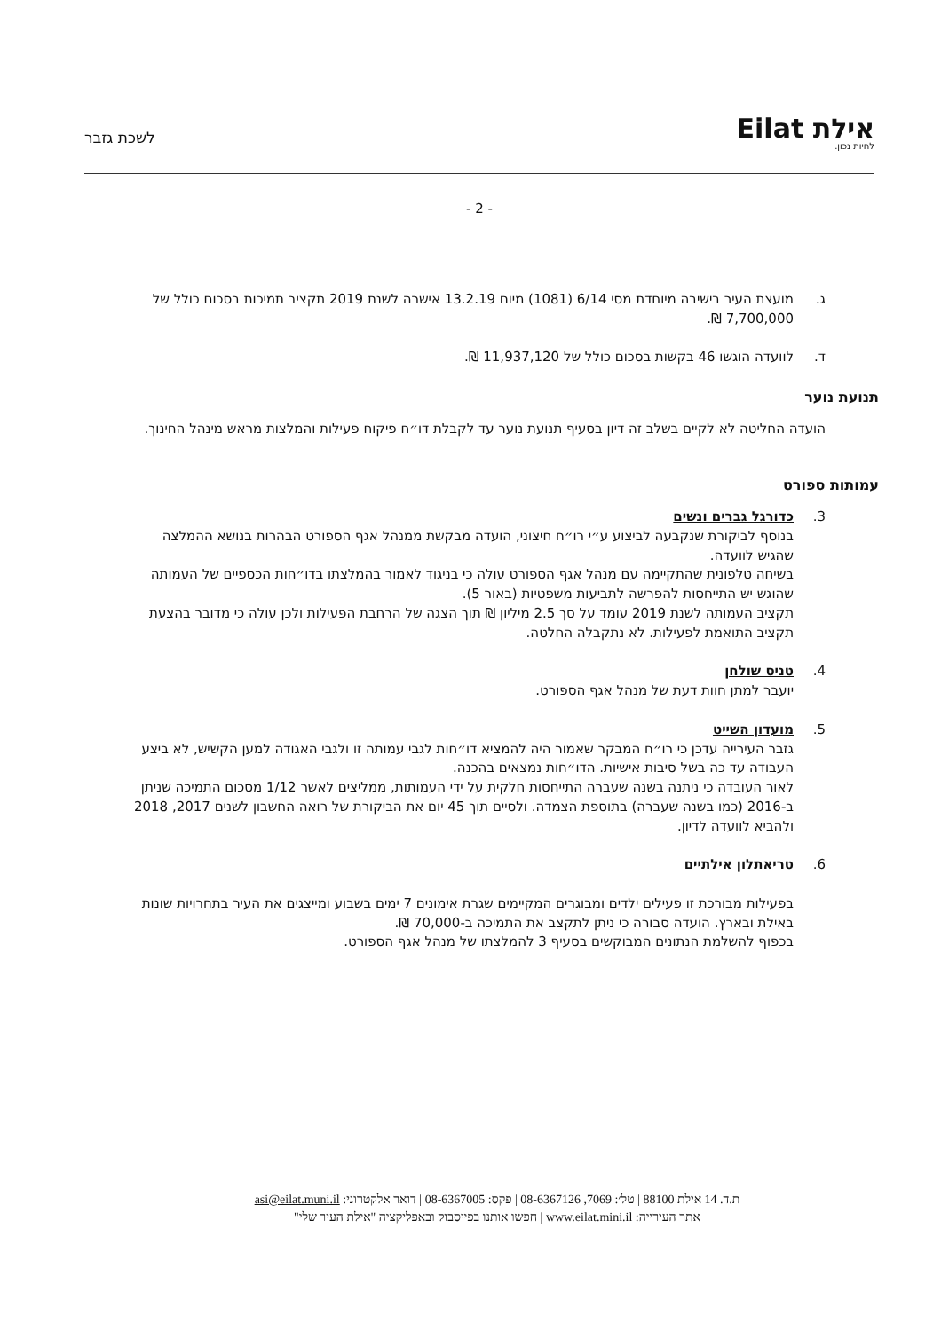אילת Eilat
לחיות נכון.
לשכת גזבר
- 2 -
ג. מועצת העיר בישיבה מיוחדת מסי 6/14 (1081) מיום 13.2.19 אישרה לשנת 2019 תקציב תמיכות בסכום כולל של 7,700,000 ₪.
ד. לוועדה הוגשו 46 בקשות בסכום כולל של 11,937,120 ₪.
תנועת נוער
הועדה החליטה לא לקיים בשלב זה דיון בסעיף תנועת נוער עד לקבלת דו״ח פיקוח פעילות והמלצות מראש מינהל החינוך.
עמותות ספורט
3. כדורגל גברים ונשים
בנוסף לביקורת שנקבעה לביצוע ע״י רו״ח חיצוני, הועדה מבקשת ממנהל אגף הספורט הבהרות בנושא ההמלצה שהגיש לוועדה.
בשיחה טלפונית שהתקיימה עם מנהל אגף הספורט עולה כי בניגוד לאמור בהמלצתו בדו״חות הכספיים של העמותה שהוגש יש התייחסות להפרשה לתביעות משפטיות (באור 5).
תקציב העמותה לשנת 2019 עומד על סך 2.5 מיליון ₪ תוך הצגה של הרחבת הפעילות ולכן עולה כי מדובר בהצעת תקציב התואמת לפעילות. לא נתקבלה החלטה.
4. טניס שולחן
יועבר למתן חוות דעת של מנהל אגף הספורט.
5. מועדון השייט
גזבר העירייה עדכן כי רו״ח המבקר שאמור היה להמציא דו״חות לגבי עמותה זו ולגבי האגודה למען הקשיש, לא ביצע העבודה עד כה בשל סיבות אישיות. הדו״חות נמצאים בהכנה.
לאור העובדה כי ניתנה בשנה שעברה התייחסות חלקית על ידי העמותות, ממליצים לאשר 1/12 מסכום התמיכה שניתן ב-2016 (כמו בשנה שעברה) בתוספת הצמדה. ולסיים תוך 45 יום את הביקורת של רואה החשבון לשנים 2017, 2018 ולהביא לוועדה לדיון.
6. טריאתלון אילתיים
בפעילות מבורכת זו פעילים ילדים ומבוגרים המקיימים שגרת אימונים 7 ימים בשבוע ומייצגים את העיר בתחרויות שונות באילת ובארץ. הועדה סבורה כי ניתן לתקצב את התמיכה ב-70,000 ₪.
בכפוף להשלמת הנתונים המבוקשים בסעיף 3 להמלצתו של מנהל אגף הספורט.
ת.ד. 14 אילת 88100 | טל׳: 7069, 08-6367126 | פקס: 08-6367005 | דואר אלקטרוני: asi@eilat.muni.il
אתר העירייה: www.eilat.mini.il | חפשו אותנו בפייסבוק ובאפליקציה "אילת העיר שלי"